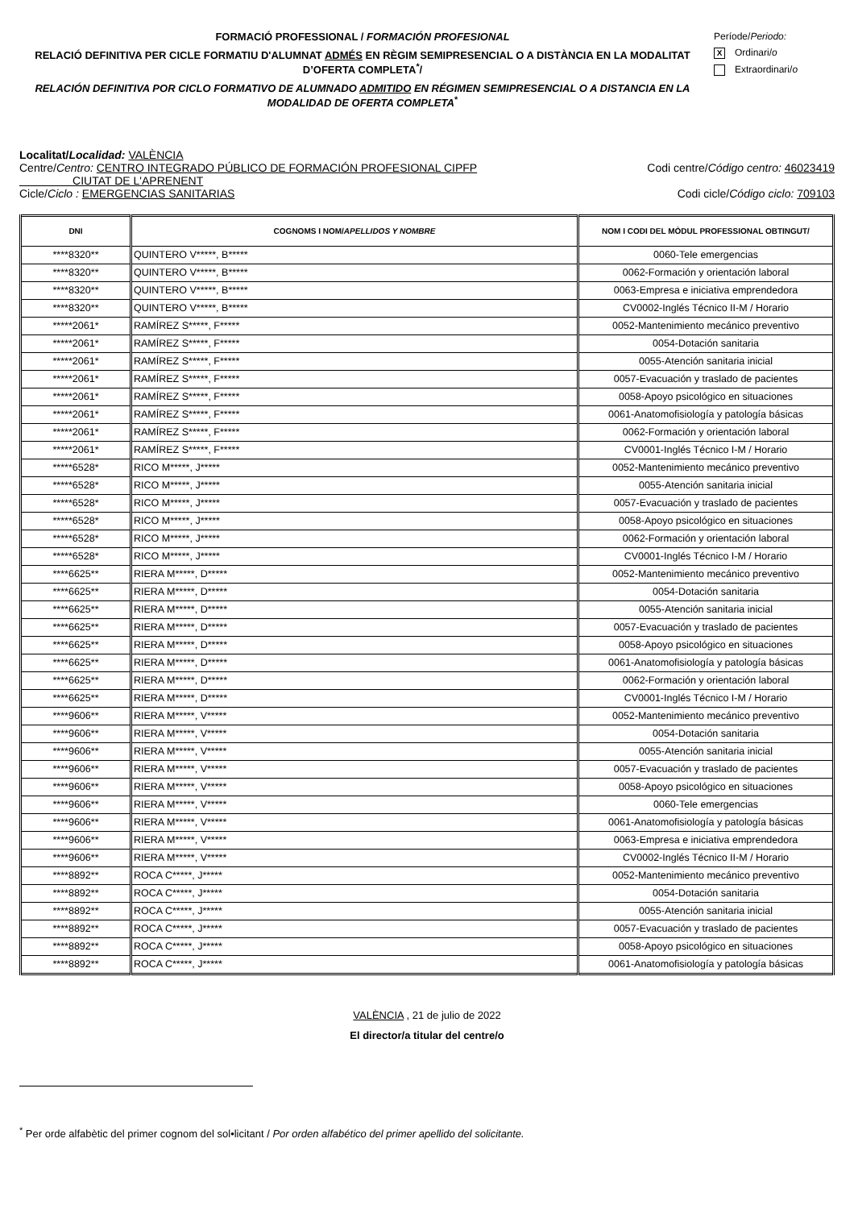FORMACIÓ PROFESSIONAL / FORMACIÓN PROFESIONAL
RELACIÓ DEFINITIVA PER CICLE FORMATIU D'ALUMNAT ADMÉS EN RÈGIM SEMIPRESENCIAL O A DISTÀNCIA EN LA MODALITAT D’OFERTA COMPLETA<sup>*</sup>/
RELACIÓN DEFINITIVA POR CICLO FORMATIVO DE ALUMNADO ADMITIDO EN RÉGIMEN SEMIPRESENCIAL O A DISTANCIA EN LA MODALIDAD DE OFERTA COMPLETA<sup>*</sup>
Període/Periodo:
X Ordinari/o
Extraordinari/o
Localitat/Localidad: VALÈNCIA
Centre/Centro: CENTRO INTEGRADO PÚBLICO DE FORMACIÓN PROFESIONAL CIPFP
CIUTAT DE L'APRENENT
Codi centre/Código centro: 46023419
Cicle/Ciclo : EMERGENCIAS SANITARIAS
Codi cicle/Código ciclo: 709103
| DNI | COGNOMS I NOM/ APELLIDOS Y NOMBRE | NOM I CODI DEL MÒDUL PROFESSIONAL OBTINGUT/ |
| --- | --- | --- |
| ****8320** | QUINTERO V*****, B***** | 0060-Tele emergencias |
| ****8320** | QUINTERO V*****, B***** | 0062-Formación y orientación laboral |
| ****8320** | QUINTERO V*****, B***** | 0063-Empresa e iniciativa emprendedora |
| ****8320** | QUINTERO V*****, B***** | CV0002-Inglés Técnico II-M / Horario |
| *****2061* | RAMÍREZ S*****, F***** | 0052-Mantenimiento mecánico preventivo |
| *****2061* | RAMÍREZ S*****, F***** | 0054-Dotación sanitaria |
| *****2061* | RAMÍREZ S*****, F***** | 0055-Atención sanitaria inicial |
| *****2061* | RAMÍREZ S*****, F***** | 0057-Evacuación y traslado de pacientes |
| *****2061* | RAMÍREZ S*****, F***** | 0058-Apoyo psicológico en situaciones |
| *****2061* | RAMÍREZ S*****, F***** | 0061-Anatomofisiología y patología básicas |
| *****2061* | RAMÍREZ S*****, F***** | 0062-Formación y orientación laboral |
| *****2061* | RAMÍREZ S*****, F***** | CV0001-Inglés Técnico I-M / Horario |
| *****6528* | RICO M*****, J***** | 0052-Mantenimiento mecánico preventivo |
| *****6528* | RICO M*****, J***** | 0055-Atención sanitaria inicial |
| *****6528* | RICO M*****, J***** | 0057-Evacuación y traslado de pacientes |
| *****6528* | RICO M*****, J***** | 0058-Apoyo psicológico en situaciones |
| *****6528* | RICO M*****, J***** | 0062-Formación y orientación laboral |
| *****6528* | RICO M*****, J***** | CV0001-Inglés Técnico I-M / Horario |
| ****6625** | RIERA M*****, D***** | 0052-Mantenimiento mecánico preventivo |
| ****6625** | RIERA M*****, D***** | 0054-Dotación sanitaria |
| ****6625** | RIERA M*****, D***** | 0055-Atención sanitaria inicial |
| ****6625** | RIERA M*****, D***** | 0057-Evacuación y traslado de pacientes |
| ****6625** | RIERA M*****, D***** | 0058-Apoyo psicológico en situaciones |
| ****6625** | RIERA M*****, D***** | 0061-Anatomofisiología y patología básicas |
| ****6625** | RIERA M*****, D***** | 0062-Formación y orientación laboral |
| ****6625** | RIERA M*****, D***** | CV0001-Inglés Técnico I-M / Horario |
| ****9606** | RIERA M*****, V***** | 0052-Mantenimiento mecánico preventivo |
| ****9606** | RIERA M*****, V***** | 0054-Dotación sanitaria |
| ****9606** | RIERA M*****, V***** | 0055-Atención sanitaria inicial |
| ****9606** | RIERA M*****, V***** | 0057-Evacuación y traslado de pacientes |
| ****9606** | RIERA M*****, V***** | 0058-Apoyo psicológico en situaciones |
| ****9606** | RIERA M*****, V***** | 0060-Tele emergencias |
| ****9606** | RIERA M*****, V***** | 0061-Anatomofisiología y patología básicas |
| ****9606** | RIERA M*****, V***** | 0063-Empresa e iniciativa emprendedora |
| ****9606** | RIERA M*****, V***** | CV0002-Inglés Técnico II-M / Horario |
| ****8892** | ROCA C*****, J***** | 0052-Mantenimiento mecánico preventivo |
| ****8892** | ROCA C*****, J***** | 0054-Dotación sanitaria |
| ****8892** | ROCA C*****, J***** | 0055-Atención sanitaria inicial |
| ****8892** | ROCA C*****, J***** | 0057-Evacuación y traslado de pacientes |
| ****8892** | ROCA C*****, J***** | 0058-Apoyo psicológico en situaciones |
| ****8892** | ROCA C*****, J***** | 0061-Anatomofisiología y patología básicas |
VALÈNCIA , 21 de julio de 2022
El director/a titular del centre/o
<sup>*</sup> Per orde alfabètic del primer cognom del sol•licitant / Por orden alfabético del primer apellido del solicitante.